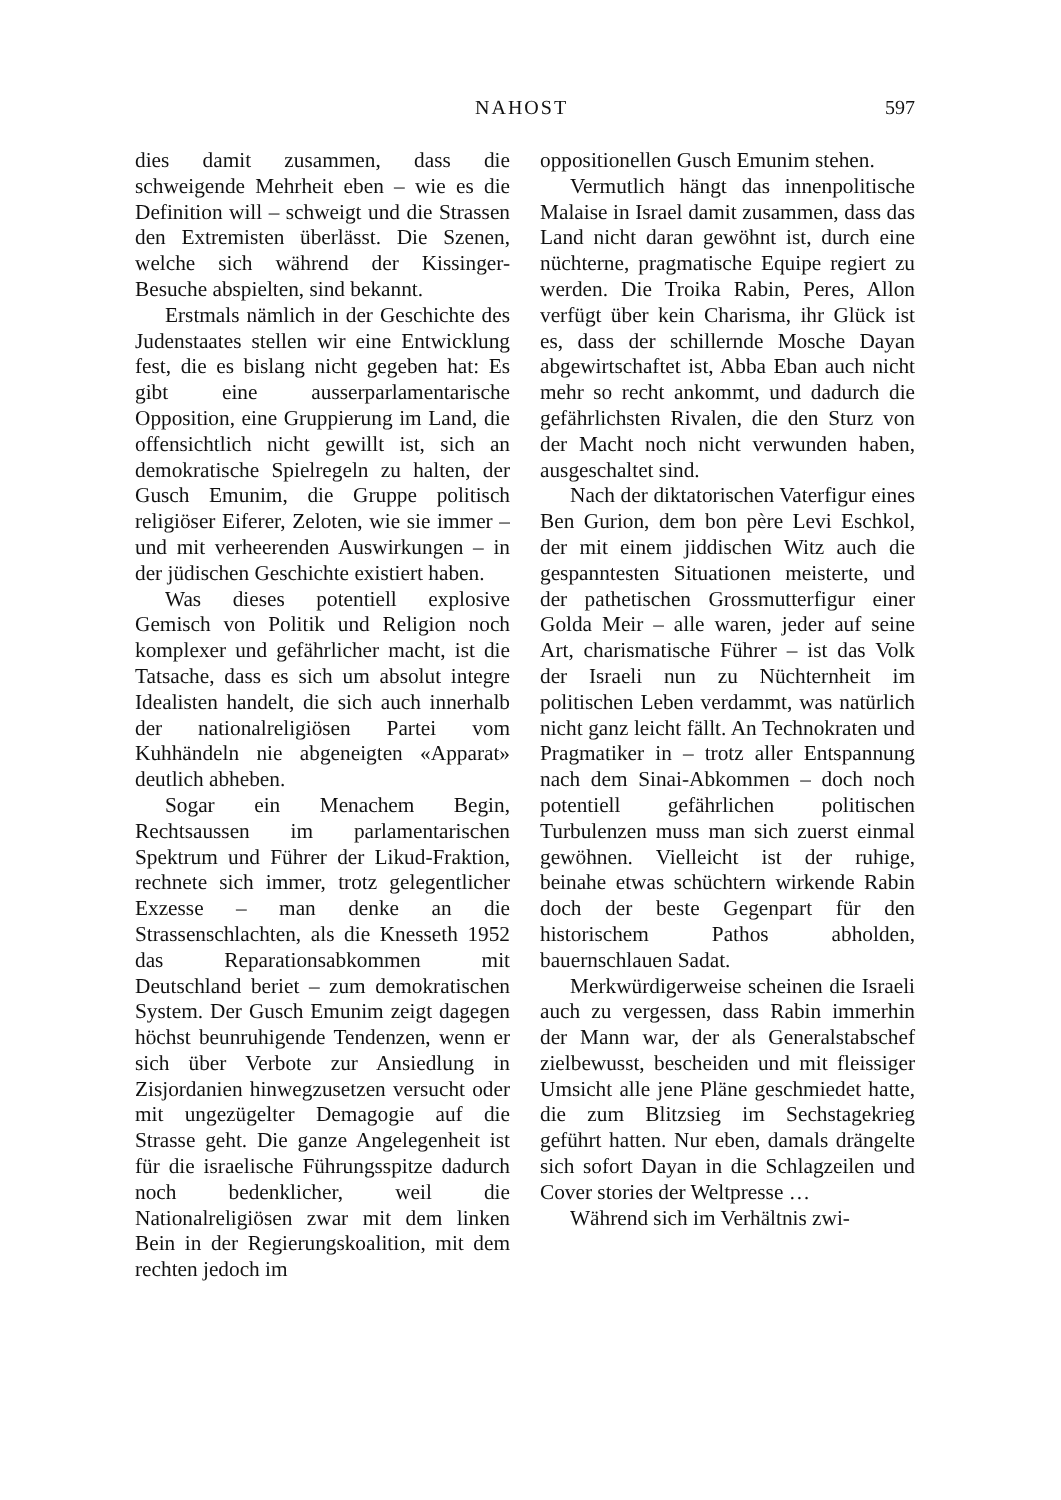NAHOST 597
dies damit zusammen, dass die schweigende Mehrheit eben – wie es die Definition will – schweigt und die Strassen den Extremisten überlässt. Die Szenen, welche sich während der Kissinger-Besuche abspielten, sind bekannt.
Erstmals nämlich in der Geschichte des Judenstaates stellen wir eine Entwicklung fest, die es bislang nicht gegeben hat: Es gibt eine ausserparlamentarische Opposition, eine Gruppierung im Land, die offensichtlich nicht gewillt ist, sich an demokratische Spielregeln zu halten, der Gusch Emunim, die Gruppe politisch religiöser Eiferer, Zeloten, wie sie immer – und mit verheerenden Auswirkungen – in der jüdischen Geschichte existiert haben.
Was dieses potentiell explosive Gemisch von Politik und Religion noch komplexer und gefährlicher macht, ist die Tatsache, dass es sich um absolut integre Idealisten handelt, die sich auch innerhalb der nationalreligiösen Partei vom Kuhhändeln nie abgeneigten «Apparat» deutlich abheben.
Sogar ein Menachem Begin, Rechtsaussen im parlamentarischen Spektrum und Führer der Likud-Fraktion, rechnete sich immer, trotz gelegentlicher Exzesse – man denke an die Strassenschlachten, als die Knesseth 1952 das Reparationsabkommen mit Deutschland beriet – zum demokratischen System. Der Gusch Emunim zeigt dagegen höchst beunruhigende Tendenzen, wenn er sich über Verbote zur Ansiedlung in Zisjordanien hinwegzusetzen versucht oder mit ungezügelter Demagogie auf die Strasse geht. Die ganze Angelegenheit ist für die israelische Führungsspitze dadurch noch bedenklicher, weil die Nationalreligiösen zwar mit dem linken Bein in der Regierungskoalition, mit dem rechten jedoch im
oppositionellen Gusch Emunim stehen.
Vermutlich hängt das innenpolitische Malaise in Israel damit zusammen, dass das Land nicht daran gewöhnt ist, durch eine nüchterne, pragmatische Equipe regiert zu werden. Die Troika Rabin, Peres, Allon verfügt über kein Charisma, ihr Glück ist es, dass der schillernde Mosche Dayan abgewirtschaftet ist, Abba Eban auch nicht mehr so recht ankommt, und dadurch die gefährlichsten Rivalen, die den Sturz von der Macht noch nicht verwunden haben, ausgeschaltet sind.
Nach der diktatorischen Vaterfigur eines Ben Gurion, dem bon père Levi Eschkol, der mit einem jiddischen Witz auch die gespanntesten Situationen meisterte, und der pathetischen Grossmutterfigur einer Golda Meir – alle waren, jeder auf seine Art, charismatische Führer – ist das Volk der Israeli nun zu Nüchternheit im politischen Leben verdammt, was natürlich nicht ganz leicht fällt. An Technokraten und Pragmatiker in – trotz aller Entspannung nach dem Sinai-Abkommen – doch noch potentiell gefährlichen politischen Turbulenzen muss man sich zuerst einmal gewöhnen. Vielleicht ist der ruhige, beinahe etwas schüchtern wirkende Rabin doch der beste Gegenpart für den historischem Pathos abholden, bauernschlauen Sadat.
Merkwürdigerweise scheinen die Israeli auch zu vergessen, dass Rabin immerhin der Mann war, der als Generalstabschef zielbewusst, bescheiden und mit fleissiger Umsicht alle jene Pläne geschmiedet hatte, die zum Blitzsieg im Sechstagekrieg geführt hatten. Nur eben, damals drängelte sich sofort Dayan in die Schlagzeilen und Cover stories der Weltpresse …
Während sich im Verhältnis zwi-